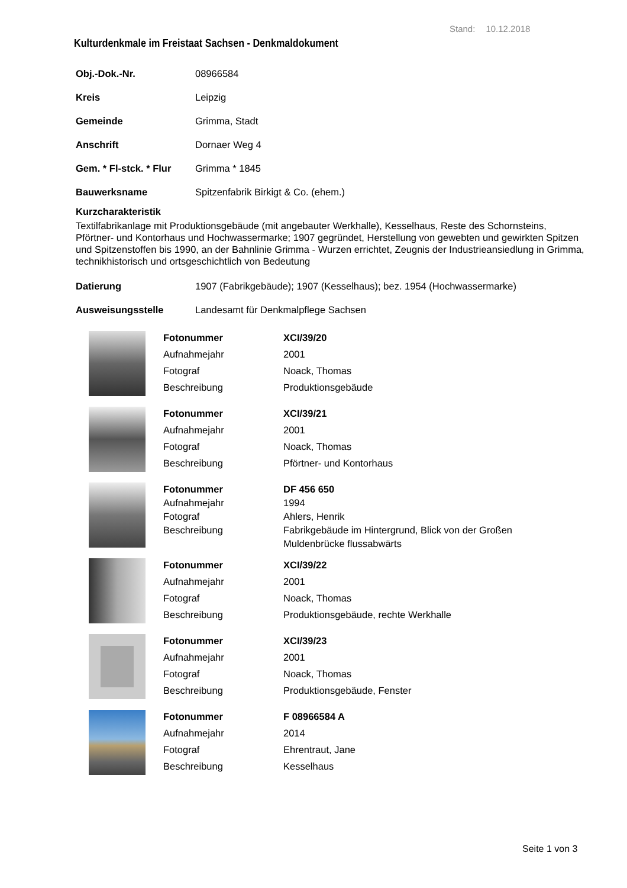Stand: 10.12.2018
Kulturdenkmale im Freistaat Sachsen - Denkmaldokument
Obj.-Dok.-Nr. 08966584
Kreis Leipzig
Gemeinde Grimma, Stadt
Anschrift Dornaer Weg 4
Gem. * Fl-stck. * Flur Grimma * 1845
Bauwerksname Spitzenfabrik Birkigt & Co. (ehem.)
Kurzcharakteristik
Textilfabrikanlage mit Produktionsgebäude (mit angebauter Werkhalle), Kesselhaus, Reste des Schornsteins, Pförtner- und Kontorhaus und Hochwassermarke; 1907 gegründet, Herstellung von gewebten und gewirkten Spitzen und Spitzenstoffen bis 1990, an der Bahnlinie Grimma - Wurzen errichtet, Zeugnis der Industrieansiedlung in Grimma, technikhistorisch und ortsgeschichtlich von Bedeutung
Datierung 1907 (Fabrikgebäude); 1907 (Kesselhaus); bez. 1954 (Hochwassermarke)
Ausweisungsstelle Landesamt für Denkmalpflege Sachsen
| Fotonummer | XCI/39/20 |
| Aufnahmejahr | 2001 |
| Fotograf | Noack, Thomas |
| Beschreibung | Produktionsgebäude |
| Fotonummer | XCI/39/21 |
| Aufnahmejahr | 2001 |
| Fotograf | Noack, Thomas |
| Beschreibung | Pförtner- und Kontorhaus |
| Fotonummer | DF 456 650 |
| Aufnahmejahr | 1994 |
| Fotograf | Ahlers, Henrik |
| Beschreibung | Fabrikgebäude im Hintergrund, Blick von der Großen Muldenbrücke flussabwärts |
| Fotonummer | XCI/39/22 |
| Aufnahmejahr | 2001 |
| Fotograf | Noack, Thomas |
| Beschreibung | Produktionsgebäude, rechte Werkhalle |
| Fotonummer | XCI/39/23 |
| Aufnahmejahr | 2001 |
| Fotograf | Noack, Thomas |
| Beschreibung | Produktionsgebäude, Fenster |
| Fotonummer | F 08966584 A |
| Aufnahmejahr | 2014 |
| Fotograf | Ehrentraut, Jane |
| Beschreibung | Kesselhaus |
Seite 1 von 3